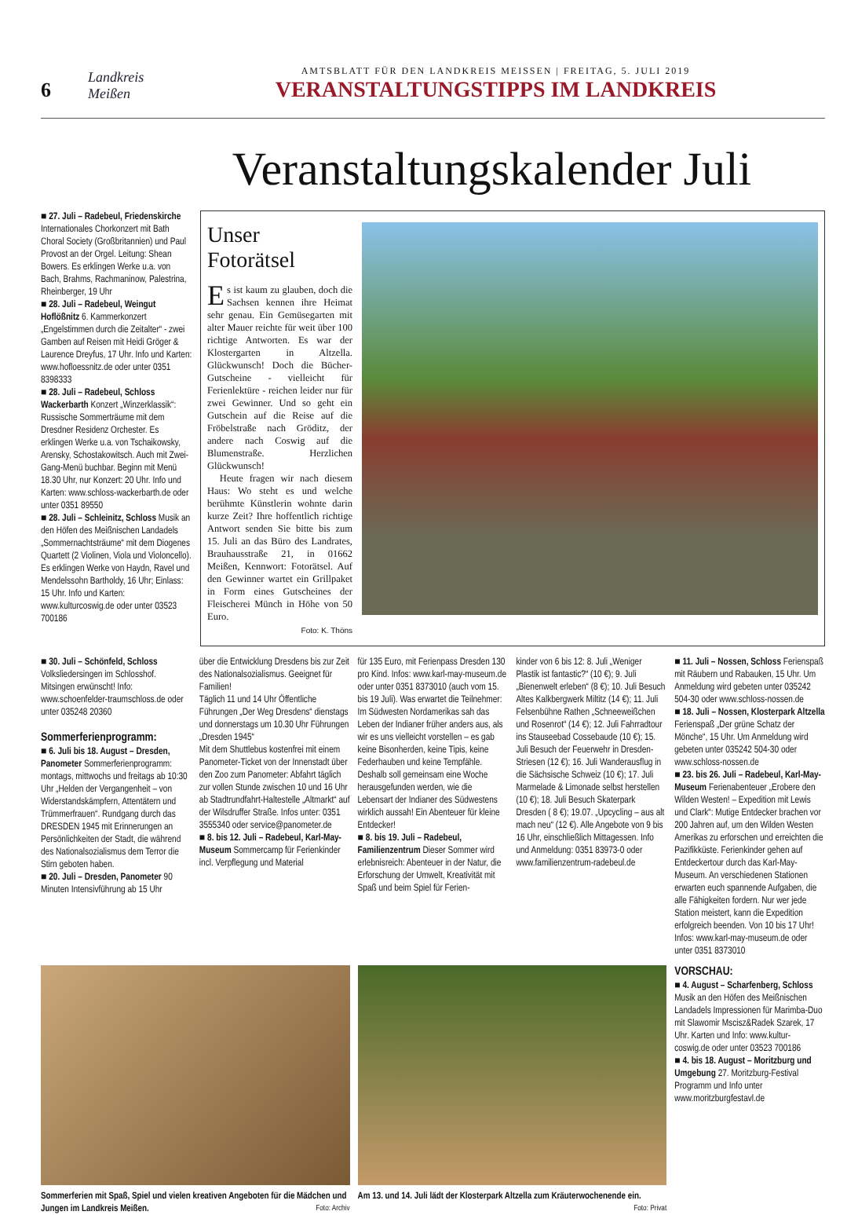6
Landkreis Meißen
AMTSBLATT FÜR DEN LANDKREIS MEISSEN | FREITAG, 5. JULI 2019
VERANSTALTUNGSTIPPS IM LANDKREIS
Veranstaltungskalender Juli
■ 27. Juli – Radebeul, Friedenskirche Internationales Chorkonzert mit Bath Choral Society (Großbritannien) und Paul Provost an der Orgel. Leitung: Shean Bowers. Es erklingen Werke u.a. von Bach, Brahms, Rachmaninow, Palestrina, Rheinberger, 19 Uhr
■ 28. Juli – Radebeul, Weingut Hoflößnitz 6. Kammerkonzert „Engelstimmen durch die Zeitalter“ - zwei Gamben auf Reisen mit Heidi Gröger & Laurence Dreyfus, 17 Uhr. Info und Karten: www.hofloessnitz.de oder unter 0351 8398333
■ 28. Juli – Radebeul, Schloss Wackerbarth Konzert „Winzerklassik“: Russische Sommerträume mit dem Dresdner Residenz Orchester. Es erklingen Werke u.a. von Tschaikowsky, Arensky, Schostakowitsch. Auch mit Zwei-Gang-Menü buchbar. Beginn mit Menü 18.30 Uhr, nur Konzert: 20 Uhr. Info und Karten: www.schloss-wackerbarth.de oder unter 0351 89550
■ 28. Juli – Schleinitz, Schloss Musik an den Höfen des Meißnischen Landadels „Sommernachtsträume“ mit dem Diogenes Quartett (2 Violinen, Viola und Violoncello). Es erklingen Werke von Haydn, Ravel und Mendelssohn Bartholdy, 16 Uhr; Einlass: 15 Uhr. Info und Karten: www.kulturcoswig.de oder unter 03523 700186
Unser Fotorätsel
Es ist kaum zu glauben, doch die Sachsen kennen ihre Heimat sehr genau. Ein Gemüsegarten mit alter Mauer reichte für weit über 100 richtige Antworten. Es war der Klostergarten in Altzella. Glückwunsch! Doch die Bücher-Gutscheine - vielleicht für Ferienlektüre - reichen leider nur für zwei Gewinner. Und so geht ein Gutschein auf die Reise auf die Fröbelstraße nach Gröditz, der andere nach Coswig auf die Blumenstraße. Herzlichen Glückwunsch!
Heute fragen wir nach diesem Haus: Wo steht es und welche berühmte Künstlerin wohnte darin kurze Zeit? Ihre hoffentlich richtige Antwort senden Sie bitte bis zum 15. Juli an das Büro des Landrates, Brauhausstraße 21, in 01662 Meißen, Kennwort: Fotorätsel. Auf den Gewinner wartet ein Grillpaket in Form eines Gutscheines der Fleischerei Münch in Höhe von 50 Euro.
Foto: K. Thöns
■ 30. Juli – Schönfeld, Schloss Volksliedersingen im Schlosshof. Mitsingen erwünscht! Info: www.schoenfelder-traumschloss.de oder unter 035248 20360
Sommerferienprogramm:
■ 6. Juli bis 18. August – Dresden, Panometer Sommerferienprogramm: montags, mittwochs und freitags ab 10:30 Uhr „Helden der Vergangenheit – von Widerstandskämpfern, Attentätern und Trümmerfrauen“. Rundgang durch das DRESDEN 1945 mit Erinnerungen an Persönlichkeiten der Stadt, die während des Nationalsozialismus dem Terror die Stirn geboten haben.
■ 20. Juli – Dresden, Panometer 90 Minuten Intensivführung ab 15 Uhr
über die Entwicklung Dresdens bis zur Zeit des Nationalsozialismus. Geeignet für Familien!
Täglich 11 und 14 Uhr Öffentliche Führungen „Der Weg Dresdens“ dienstags und donnerstags um 10.30 Uhr Führungen „Dresden 1945“
Mit dem Shuttlebus kostenfrei mit einem Panometer-Ticket von der Innenstadt über den Zoo zum Panometer: Abfahrt täglich zur vollen Stunde zwischen 10 und 16 Uhr ab Stadtrundfahrt-Haltestelle „Altmarkt“ auf der Wilsdruffer Straße. Infos unter: 0351 3555340 oder service@panometer.de
■ 8. bis 12. Juli – Radebeul, Karl-May-Museum Sommercamp für Ferienkinder incl. Verpflegung und Material
für 135 Euro, mit Ferienpass Dresden 130 pro Kind. Infos: www.karl-may-museum.de oder unter 0351 8373010 (auch vom 15. bis 19 Juli). Was erwartet die Teilnehmer: Im Südwesten Nordamerikas sah das Leben der Indianer früher anders aus, als wir es uns vielleicht vorstellen – es gab keine Bisonherden, keine Tipis, keine Federhauben und keine Tempfähle. Deshalb soll gemeinsam eine Woche herausgefunden werden, wie die Lebensart der Indianer des Südwestens wirklich aussah! Ein Abenteuer für kleine Entdecker!
■ 8. bis 19. Juli – Radebeul, Familienzentrum Dieser Sommer wird erlebnisreich: Abenteuer in der Natur, die Erforschung der Umwelt, Kreativität mit Spaß und beim Spiel für Ferien-
kinder von 6 bis 12: 8. Juli „Weniger Plastik ist fantastic?“ (10 €); 9. Juli „Bienenwelt erleben“ (8 €); 10. Juli Besuch Altes Kalkbergwerk Miltitz (14 €); 11. Juli Felsenbühne Rathen „Schneeweißchen und Rosenrot“ (14 €); 12. Juli Fahrradtour ins Stauseebad Cossebaude (10 €); 15. Juli Besuch der Feuerwehr in Dresden-Striesen (12 €); 16. Juli Wanderausflug in die Sächsische Schweiz (10 €); 17. Juli Marmelade & Limonade selbst herstellen (10 €); 18. Juli Besuch Skaterpark Dresden ( 8 €); 19.07. „Upcycling – aus alt mach neu“ (12 €). Alle Angebote von 9 bis 16 Uhr, einschließlich Mittagessen. Info und Anmeldung: 0351 83973-0 oder www.familienzentrum-radebeul.de
■ 11. Juli – Nossen, Schloss Ferienspaß mit Räubern und Rabauken, 15 Uhr. Um Anmeldung wird gebeten unter 035242 504-30 oder www.schloss-nossen.de
■ 18. Juli – Nossen, Klosterpark Altzella Ferienspaß „Der grüne Schatz der Mönche“, 15 Uhr. Um Anmeldung wird gebeten unter 035242 504-30 oder www.schloss-nossen.de
■ 23. bis 26. Juli – Radebeul, Karl-May-Museum Ferienabenteuer „Erobere den Wilden Westen! – Expedition mit Lewis und Clark“: Mutige Entdecker brachen vor 200 Jahren auf, um den Wilden Westen Amerikas zu erforschen und erreichten die Pazifikküste. Ferienkinder gehen auf Entdeckertour durch das Karl-May-Museum. An verschiedenen Stationen erwarten euch spannende Aufgaben, die alle Fähigkeiten fordern. Nur wer jede Station meistert, kann die Expedition erfolgreich beenden. Von 10 bis 17 Uhr! Infos: www.karl-may-museum.de oder unter 0351 8373010
Sommerferien mit Spaß, Spiel und vielen kreativen Angeboten für die Mädchen und Jungen im Landkreis Meißen. Foto: Archiv
Am 13. und 14. Juli lädt der Klosterpark Altzella zum Kräuterwochenende ein. Foto: Privat
VORSCHAU:
■ 4. August – Scharfenberg, Schloss Musik an den Höfen des Meißnischen Landadels Impressionen für Marimba-Duo mit Slawomir Mscisz&Radek Szarek, 17 Uhr. Karten und Info: www.kultur-coswig.de oder unter 03523 700186
■ 4. bis 18. August – Moritzburg und Umgebung 27. Moritzburg-Festival Programm und Info unter www.moritzburgfestavl.de